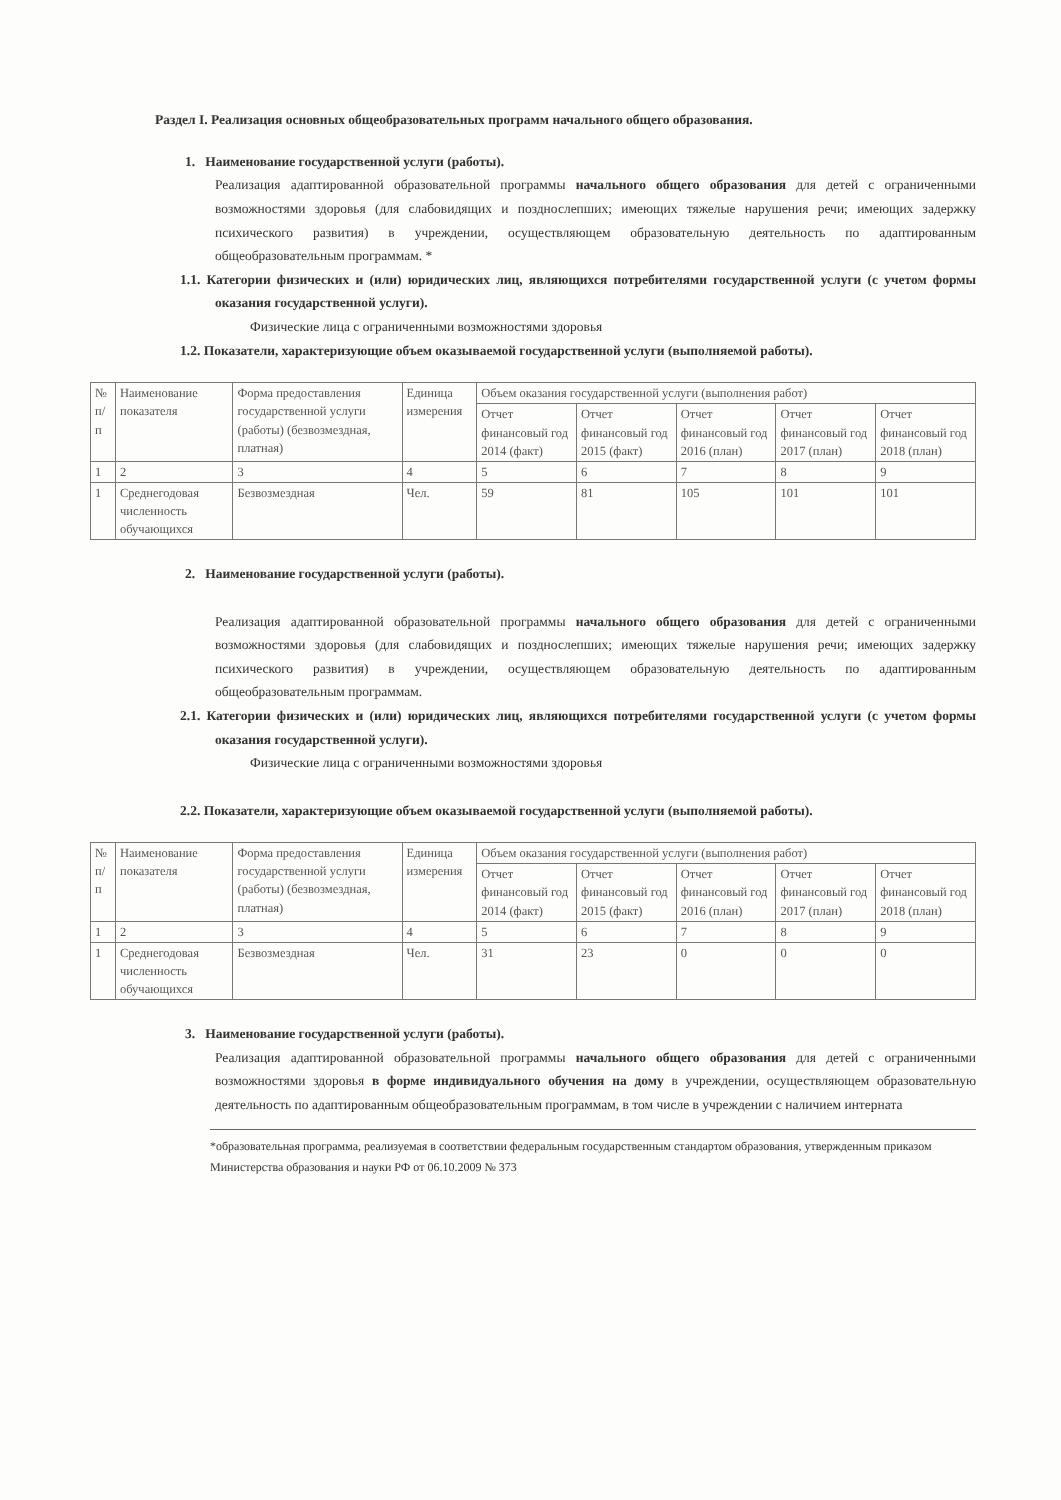Раздел I. Реализация основных общеобразовательных программ начального общего образования.
1. Наименование государственной услуги (работы).
Реализация адаптированной образовательной программы начального общего образования для детей с ограниченными возможностями здоровья (для слабовидящих и позднослепших; имеющих тяжелые нарушения речи; имеющих задержку психического развития) в учреждении, осуществляющем образовательную деятельность по адаптированным общеобразовательным программам. *
1.1. Категории физических и (или) юридических лиц, являющихся потребителями государственной услуги (с учетом формы оказания государственной услуги).
Физические лица с ограниченными возможностями здоровья
1.2. Показатели, характеризующие объем оказываемой государственной услуги (выполняемой работы).
| № п/п | Наименование показателя | Форма предоставления государственной услуги (работы) (безвозмездная, платная) | Единица измерения | Объем оказания государственной услуги (выполнения работ) | | | | |
| --- | --- | --- | --- | --- | --- | --- | --- | --- |
| | | | | Отчет финансовый год 2014 (факт) | Отчет финансовый год 2015 (факт) | Отчет финансовый год 2016 (план) | Отчет финансовый год 2017 (план) | Отчет финансовый год 2018 (план) |
| 1 | 2 | 3 | 4 | 5 | 6 | 7 | 8 | 9 |
| 1 | Среднегодовая численность обучающихся | Безвозмездная | Чел. | 59 | 81 | 105 | 101 | 101 |
2. Наименование государственной услуги (работы).
Реализация адаптированной образовательной программы начального общего образования для детей с ограниченными возможностями здоровья (для слабовидящих и позднослепших; имеющих тяжелые нарушения речи; имеющих задержку психического развития) в учреждении, осуществляющем образовательную деятельность по адаптированным общеобразовательным программам.
2.1. Категории физических и (или) юридических лиц, являющихся потребителями государственной услуги (с учетом формы оказания государственной услуги).
Физические лица с ограниченными возможностями здоровья
2.2. Показатели, характеризующие объем оказываемой государственной услуги (выполняемой работы).
| № п/п | Наименование показателя | Форма предоставления государственной услуги (работы) (безвозмездная, платная) | Единица измерения | Объем оказания государственной услуги (выполнения работ) | | | | |
| --- | --- | --- | --- | --- | --- | --- | --- | --- |
| | | | | Отчет финансовый год 2014 (факт) | Отчет финансовый год 2015 (факт) | Отчет финансовый год 2016 (план) | Отчет финансовый год 2017 (план) | Отчет финансовый год 2018 (план) |
| 1 | 2 | 3 | 4 | 5 | 6 | 7 | 8 | 9 |
| 1 | Среднегодовая численность обучающихся | Безвозмездная | Чел. | 31 | 23 | 0 | 0 | 0 |
3. Наименование государственной услуги (работы).
Реализация адаптированной образовательной программы начального общего образования для детей с ограниченными возможностями здоровья в форме индивидуального обучения на дому в учреждении, осуществляющем образовательную деятельность по адаптированным общеобразовательным программам, в том числе в учреждении с наличием интерната
*образовательная программа, реализуемая в соответствии федеральным государственным стандартом образования, утвержденным приказом Министерства образования и науки РФ от 06.10.2009 № 373